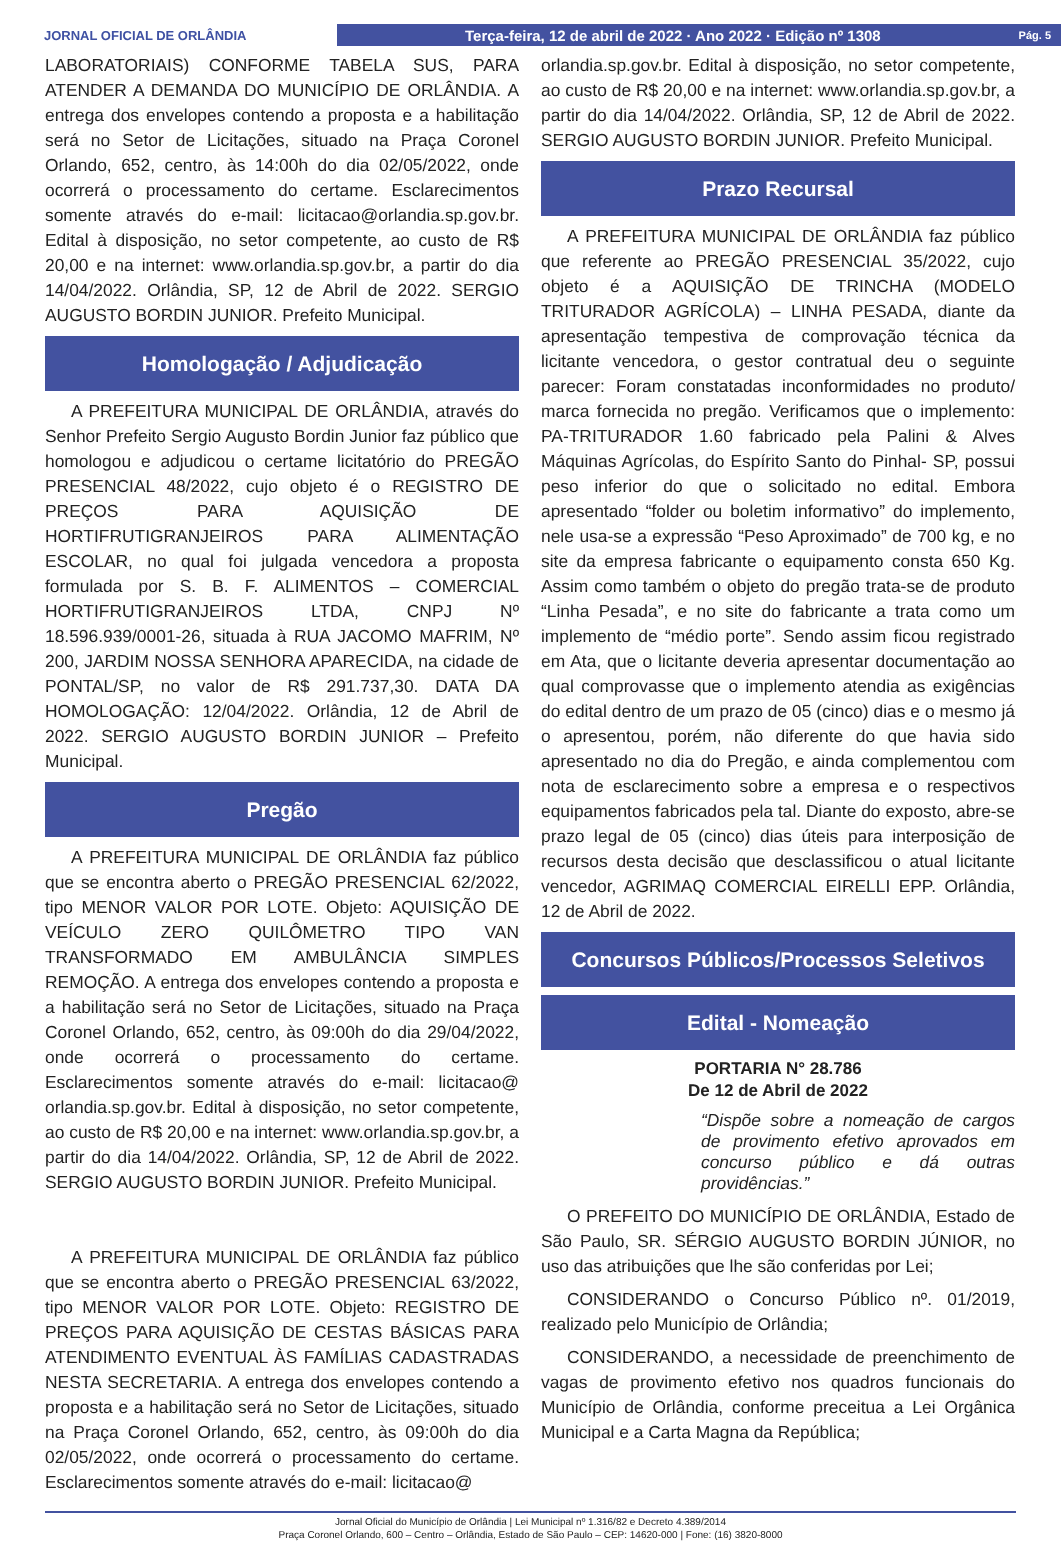JORNAL OFICIAL DE ORLÂNDIA
Terça-feira, 12 de abril de 2022 · Ano 2022 · Edição nº 1308 Pág. 5
LABORATORIAIS) CONFORME TABELA SUS, PARA ATENDER A DEMANDA DO MUNICÍPIO DE ORLÂNDIA. A entrega dos envelopes contendo a proposta e a habilitação será no Setor de Licitações, situado na Praça Coronel Orlando, 652, centro, às 14:00h do dia 02/05/2022, onde ocorrerá o processamento do certame. Esclarecimentos somente através do e-mail: licitacao@orlandia.sp.gov.br. Edital à disposição, no setor competente, ao custo de R$ 20,00 e na internet: www.orlandia.sp.gov.br, a partir do dia 14/04/2022. Orlândia, SP, 12 de Abril de 2022. SERGIO AUGUSTO BORDIN JUNIOR. Prefeito Municipal.
Homologação / Adjudicação
A PREFEITURA MUNICIPAL DE ORLÂNDIA, através do Senhor Prefeito Sergio Augusto Bordin Junior faz público que homologou e adjudicou o certame licitatório do PREGÃO PRESENCIAL 48/2022, cujo objeto é o REGISTRO DE PREÇOS PARA AQUISIÇÃO DE HORTIFRUTIGRANJEIROS PARA ALIMENTAÇÃO ESCOLAR, no qual foi julgada vencedora a proposta formulada por S. B. F. ALIMENTOS – COMERCIAL HORTIFRUTIGRANJEIROS LTDA, CNPJ Nº 18.596.939/0001-26, situada à RUA JACOMO MAFRIM, Nº 200, JARDIM NOSSA SENHORA APARECIDA, na cidade de PONTAL/SP, no valor de R$ 291.737,30. DATA DA HOMOLOGAÇÃO: 12/04/2022. Orlândia, 12 de Abril de 2022. SERGIO AUGUSTO BORDIN JUNIOR – Prefeito Municipal.
Pregão
A PREFEITURA MUNICIPAL DE ORLÂNDIA faz público que se encontra aberto o PREGÃO PRESENCIAL 62/2022, tipo MENOR VALOR POR LOTE. Objeto: AQUISIÇÃO DE VEÍCULO ZERO QUILÔMETRO TIPO VAN TRANSFORMADO EM AMBULÂNCIA SIMPLES REMOÇÃO. A entrega dos envelopes contendo a proposta e a habilitação será no Setor de Licitações, situado na Praça Coronel Orlando, 652, centro, às 09:00h do dia 29/04/2022, onde ocorrerá o processamento do certame. Esclarecimentos somente através do e-mail: licitacao@ orlandia.sp.gov.br. Edital à disposição, no setor competente, ao custo de R$ 20,00 e na internet: www.orlandia.sp.gov.br, a partir do dia 14/04/2022. Orlândia, SP, 12 de Abril de 2022. SERGIO AUGUSTO BORDIN JUNIOR. Prefeito Municipal.
A PREFEITURA MUNICIPAL DE ORLÂNDIA faz público que se encontra aberto o PREGÃO PRESENCIAL 63/2022, tipo MENOR VALOR POR LOTE. Objeto: REGISTRO DE PREÇOS PARA AQUISIÇÃO DE CESTAS BÁSICAS PARA ATENDIMENTO EVENTUAL ÀS FAMÍLIAS CADASTRADAS NESTA SECRETARIA. A entrega dos envelopes contendo a proposta e a habilitação será no Setor de Licitações, situado na Praça Coronel Orlando, 652, centro, às 09:00h do dia 02/05/2022, onde ocorrerá o processamento do certame. Esclarecimentos somente através do e-mail: licitacao@
orlandia.sp.gov.br. Edital à disposição, no setor competente, ao custo de R$ 20,00 e na internet: www.orlandia.sp.gov.br, a partir do dia 14/04/2022. Orlândia, SP, 12 de Abril de 2022. SERGIO AUGUSTO BORDIN JUNIOR. Prefeito Municipal.
Prazo Recursal
A PREFEITURA MUNICIPAL DE ORLÂNDIA faz público que referente ao PREGÃO PRESENCIAL 35/2022, cujo objeto é a AQUISIÇÃO DE TRINCHA (MODELO TRITURADOR AGRÍCOLA) – LINHA PESADA, diante da apresentação tempestiva de comprovação técnica da licitante vencedora, o gestor contratual deu o seguinte parecer: Foram constatadas inconformidades no produto/ marca fornecida no pregão. Verificamos que o implemento: PA-TRITURADOR 1.60 fabricado pela Palini & Alves Máquinas Agrícolas, do Espírito Santo do Pinhal- SP, possui peso inferior do que o solicitado no edital. Embora apresentado “folder ou boletim informativo” do implemento, nele usa-se a expressão “Peso Aproximado” de 700 kg, e no site da empresa fabricante o equipamento consta 650 Kg. Assim como também o objeto do pregão trata-se de produto “Linha Pesada”, e no site do fabricante a trata como um implemento de “médio porte”. Sendo assim ficou registrado em Ata, que o licitante deveria apresentar documentação ao qual comprovasse que o implemento atendia as exigências do edital dentro de um prazo de 05 (cinco) dias e o mesmo já o apresentou, porém, não diferente do que havia sido apresentado no dia do Pregão, e ainda complementou com nota de esclarecimento sobre a empresa e o respectivos equipamentos fabricados pela tal. Diante do exposto, abre-se prazo legal de 05 (cinco) dias úteis para interposição de recursos desta decisão que desclassificou o atual licitante vencedor, AGRIMAQ COMERCIAL EIRELLI EPP. Orlândia, 12 de Abril de 2022.
Concursos Públicos/Processos Seletivos
Edital - Nomeação
PORTARIA N° 28.786
De 12 de Abril de 2022
“Dispõe sobre a nomeação de cargos de provimento efetivo aprovados em concurso público e dá outras providências.”
O PREFEITO DO MUNICÍPIO DE ORLÂNDIA, Estado de São Paulo, SR. SÉRGIO AUGUSTO BORDIN JÚNIOR, no uso das atribuições que lhe são conferidas por Lei;
CONSIDERANDO o Concurso Público nº. 01/2019, realizado pelo Município de Orlândia;
CONSIDERANDO, a necessidade de preenchimento de vagas de provimento efetivo nos quadros funcionais do Município de Orlândia, conforme preceitua a Lei Orgânica Municipal e a Carta Magna da República;
Jornal Oficial do Município de Orlândia | Lei Municipal nº 1.316/82 e Decreto 4.389/2014
Praça Coronel Orlando, 600 – Centro – Orlândia, Estado de São Paulo – CEP: 14620-000 | Fone: (16) 3820-8000